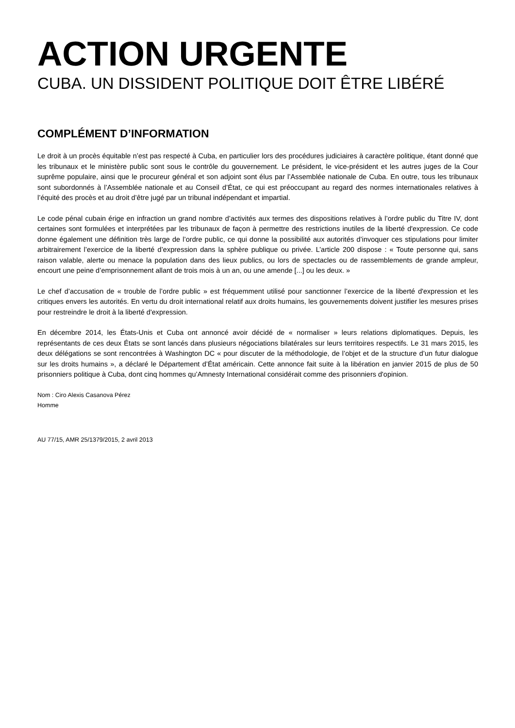ACTION URGENTE
CUBA. UN DISSIDENT POLITIQUE DOIT ÊTRE LIBÉRÉ
COMPLÉMENT D’INFORMATION
Le droit à un procès équitable n’est pas respecté à Cuba, en particulier lors des procédures judiciaires à caractère politique, étant donné que les tribunaux et le ministère public sont sous le contrôle du gouvernement. Le président, le vice-président et les autres juges de la Cour suprême populaire, ainsi que le procureur général et son adjoint sont élus par l’Assemblée nationale de Cuba. En outre, tous les tribunaux sont subordonnés à l’Assemblée nationale et au Conseil d’État, ce qui est préoccupant au regard des normes internationales relatives à l’équité des procès et au droit d’être jugé par un tribunal indépendant et impartial.
Le code pénal cubain érige en infraction un grand nombre d’activités aux termes des dispositions relatives à l’ordre public du Titre IV, dont certaines sont formulées et interprétées par les tribunaux de façon à permettre des restrictions inutiles de la liberté d'expression. Ce code donne également une définition très large de l’ordre public, ce qui donne la possibilité aux autorités d’invoquer ces stipulations pour limiter arbitrairement l’exercice de la liberté d’expression dans la sphère publique ou privée. L’article 200 dispose : « Toute personne qui, sans raison valable, alerte ou menace la population dans des lieux publics, ou lors de spectacles ou de rassemblements de grande ampleur, encourt une peine d’emprisonnement allant de trois mois à un an, ou une amende [...] ou les deux. »
Le chef d’accusation de « trouble de l’ordre public » est fréquemment utilisé pour sanctionner l’exercice de la liberté d'expression et les critiques envers les autorités. En vertu du droit international relatif aux droits humains, les gouvernements doivent justifier les mesures prises pour restreindre le droit à la liberté d'expression.
En décembre 2014, les États-Unis et Cuba ont annoncé avoir décidé de « normaliser » leurs relations diplomatiques. Depuis, les représentants de ces deux États se sont lancés dans plusieurs négociations bilatérales sur leurs territoires respectifs. Le 31 mars 2015, les deux délégations se sont rencontrées à Washington DC « pour discuter de la méthodologie, de l’objet et de la structure d’un futur dialogue sur les droits humains », a déclaré le Département d’État américain. Cette annonce fait suite à la libération en janvier 2015 de plus de 50 prisonniers politique à Cuba, dont cinq hommes qu’Amnesty International considérait comme des prisonniers d'opinion.
Nom : Ciro Alexis Casanova Pérez
Homme
AU 77/15, AMR 25/1379/2015, 2 avril 2013